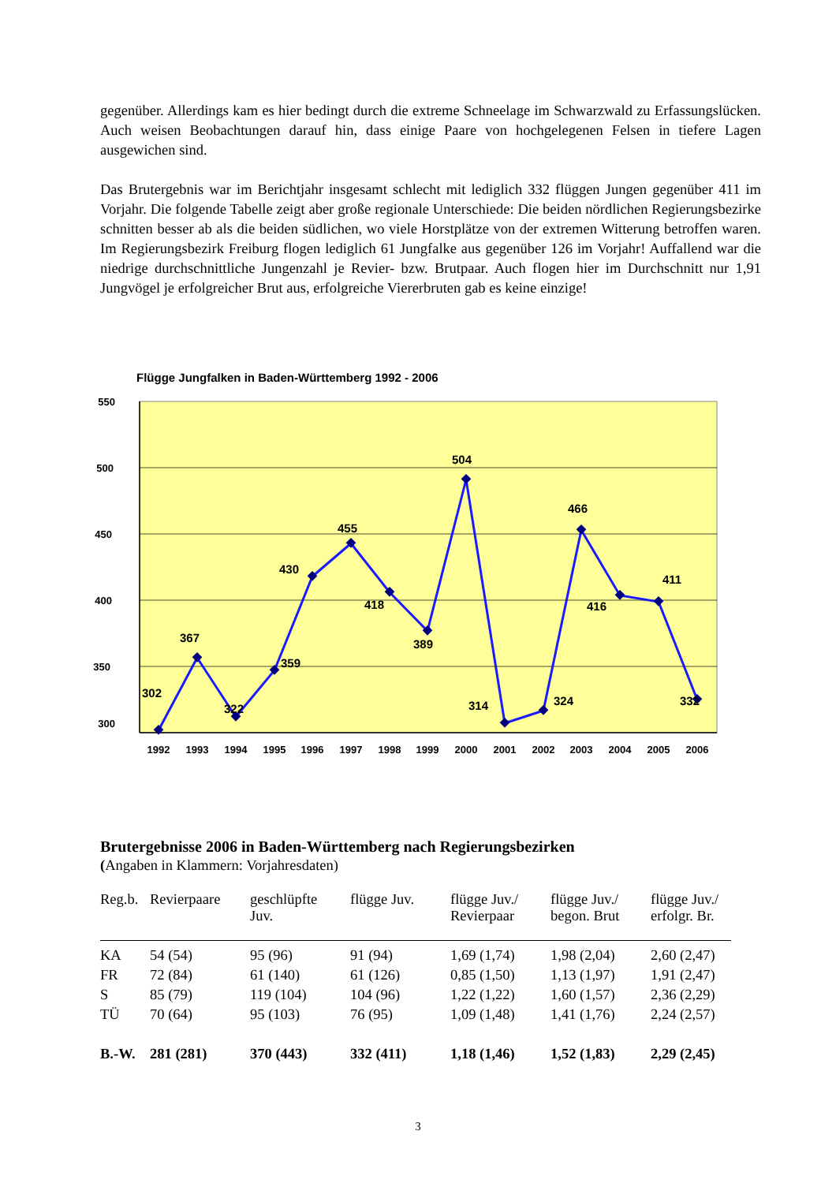gegenüber. Allerdings kam es hier bedingt durch die extreme Schneelage im Schwarzwald zu Erfassungslücken. Auch weisen Beobachtungen darauf hin, dass einige Paare von hochgelegenen Felsen in tiefere Lagen ausgewichen sind.
Das Brutergebnis war im Berichtjahr insgesamt schlecht mit lediglich 332 flüggen Jungen gegenüber 411 im Vorjahr. Die folgende Tabelle zeigt aber große regionale Unterschiede: Die beiden nördlichen Regierungsbezirke schnitten besser ab als die beiden südlichen, wo viele Horstplätze von der extremen Witterung betroffen waren. Im Regierungsbezirk Freiburg flogen lediglich 61 Jungfalke aus gegenüber 126 im Vorjahr! Auffallend war die niedrige durchschnittliche Jungenzahl je Revier- bzw. Brutpaar. Auch flogen hier im Durchschnitt nur 1,91 Jungvögel je erfolgreicher Brut aus, erfolgreiche Viererbruten gab es keine einzige!
Flügge Jungfalken in Baden-Württemberg 1992 - 2006
550
500
450
400
350
300
302
367
322
359
430
455
418
389
504
314
324
466
416
411
332
1992
1993
1994
1995
1996
1997
1998
1999
2000
2001
2002
2003
2004
2005
2006
Brutergebnisse 2006 in Baden-Württemberg nach Regierungsbezirken
(Angaben in Klammern: Vorjahresdaten)
| Reg.b. | Revierpaare | geschlüpfte Juv. | flügge Juv. | flügge Juv./ Revierpaar | flügge Juv./ begon. Brut | flügge Juv./ erfolgr. Br. |
| --- | --- | --- | --- | --- | --- | --- |
| KA | 54 (54) | 95 (96) | 91 (94) | 1,69 (1,74) | 1,98 (2,04) | 2,60 (2,47) |
| FR | 72 (84) | 61 (140) | 61 (126) | 0,85 (1,50) | 1,13 (1,97) | 1,91 (2,47) |
| S | 85 (79) | 119 (104) | 104 (96) | 1,22 (1,22) | 1,60 (1,57) | 2,36 (2,29) |
| TÜ | 70 (64) | 95 (103) | 76 (95) | 1,09 (1,48) | 1,41 (1,76) | 2,24 (2,57) |
| B.-W. | 281 (281) | 370 (443) | 332 (411) | 1,18 (1,46) | 1,52 (1,83) | 2,29 (2,45) |
3